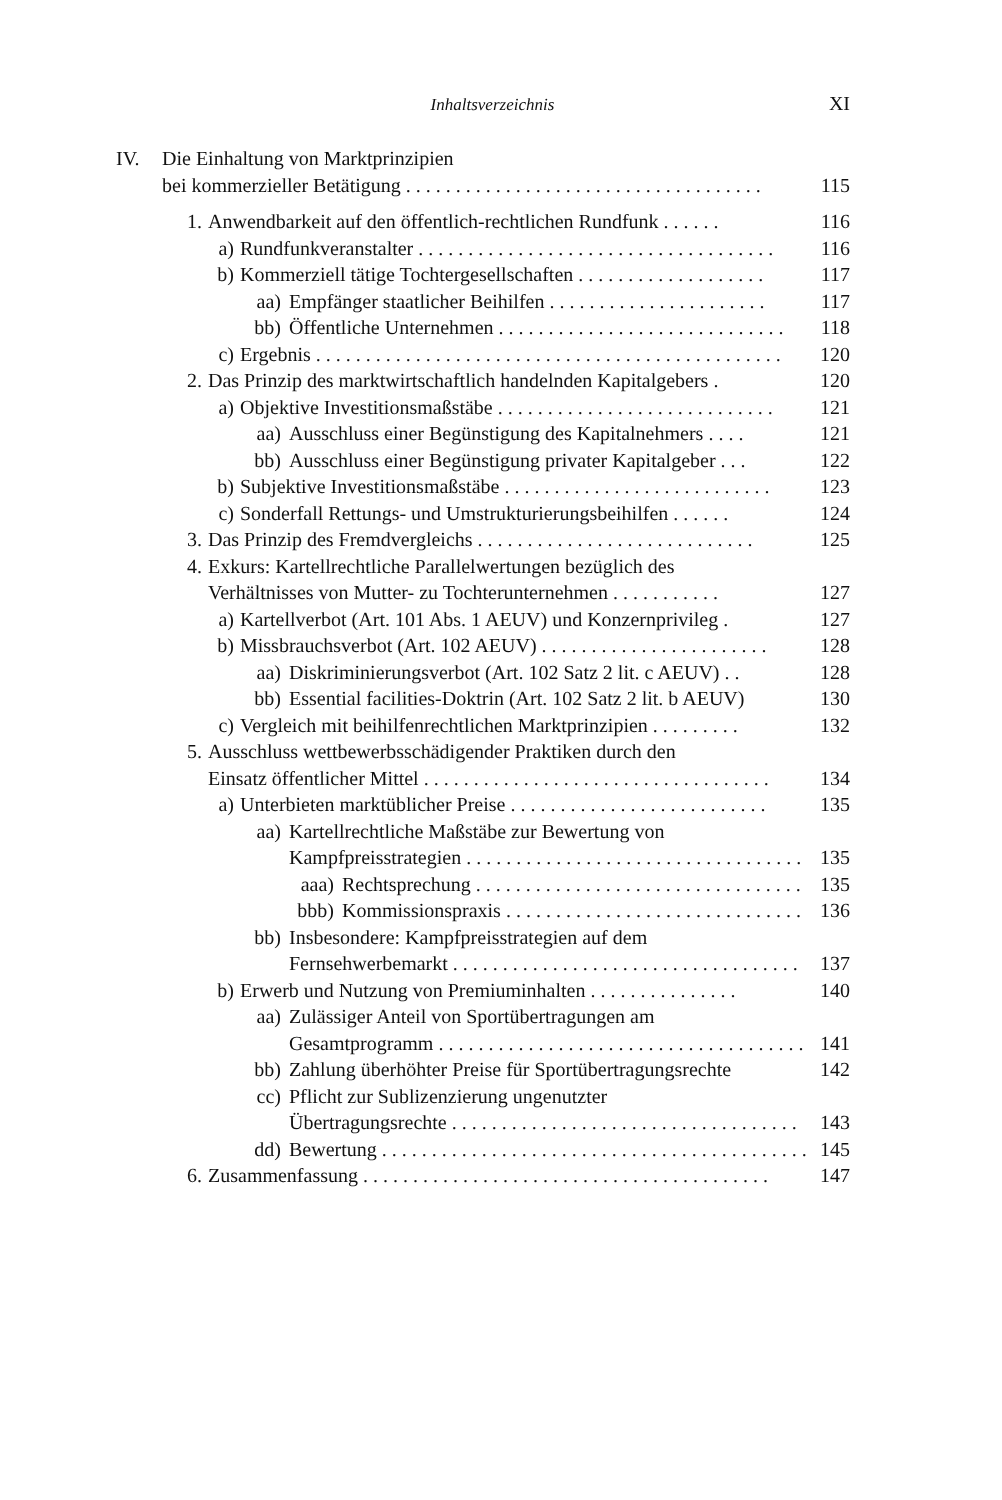Inhaltsverzeichnis XI
IV. Die Einhaltung von Marktprinzipien
bei kommerzieller Betätigung . . . . . . . . . . . . . . . . . . . . . . . . . . . . . . . . . . . . 115
1. Anwendbarkeit auf den öffentlich-rechtlichen Rundfunk . . . . . . 116
a) Rundfunkveranstalter . . . . . . . . . . . . . . . . . . . . . . . . . . . . . . . . . . . . 116
b) Kommerziell tätige Tochtergesellschaften . . . . . . . . . . . . . . . . . . . 117
aa) Empfänger staatlicher Beihilfen . . . . . . . . . . . . . . . . . . . . . . 117
bb) Öffentliche Unternehmen . . . . . . . . . . . . . . . . . . . . . . . . . . . . . 118
c) Ergebnis . . . . . . . . . . . . . . . . . . . . . . . . . . . . . . . . . . . . . . . . . . . . . . . 120
2. Das Prinzip des marktwirtschaftlich handelnden Kapitalgebers . 120
a) Objektive Investitionsmaßstäbe . . . . . . . . . . . . . . . . . . . . . . . . . . . . 121
aa) Ausschluss einer Begünstigung des Kapitalnehmers . . . . 121
bb) Ausschluss einer Begünstigung privater Kapitalgeber . . . 122
b) Subjektive Investitionsmaßstäbe . . . . . . . . . . . . . . . . . . . . . . . . . . . 123
c) Sonderfall Rettungs- und Umstrukturierungsbeihilfen . . . . . . 124
3. Das Prinzip des Fremdvergleichs . . . . . . . . . . . . . . . . . . . . . . . . . . . . 125
4. Exkurs: Kartellrechtliche Parallelwertungen bezüglich des
Verhältnisses von Mutter- zu Tochterunternehmen . . . . . . . . . . . 127
a) Kartellverbot (Art. 101 Abs. 1 AEUV) und Konzernprivileg . 127
b) Missbrauchsverbot (Art. 102 AEUV) . . . . . . . . . . . . . . . . . . . . . . . 128
aa) Diskriminierungsverbot (Art. 102 Satz 2 lit. c AEUV) . . 128
bb) Essential facilities-Doktrin (Art. 102 Satz 2 lit. b AEUV) 130
c) Vergleich mit beihilfenrechtlichen Marktprinzipien . . . . . . . . . 132
5. Ausschluss wettbewerbsschädigender Praktiken durch den
Einsatz öffentlicher Mittel . . . . . . . . . . . . . . . . . . . . . . . . . . . . . . . . . . . 134
a) Unterbieten marktüblicher Preise . . . . . . . . . . . . . . . . . . . . . . . . . . 135
aa) Kartellrechtliche Maßstäbe zur Bewertung von
Kampfpreisstrategien . . . . . . . . . . . . . . . . . . . . . . . . . . . . . . . . . . 135
aaa) Rechtsprechung . . . . . . . . . . . . . . . . . . . . . . . . . . . . . . . . . 135
bbb) Kommissionspraxis . . . . . . . . . . . . . . . . . . . . . . . . . . . . . . 136
bb) Insbesondere: Kampfpreisstrategien auf dem
Fernsehwerbemarkt . . . . . . . . . . . . . . . . . . . . . . . . . . . . . . . . . . . 137
b) Erwerb und Nutzung von Premiuminhalten . . . . . . . . . . . . . . . 140
aa) Zulässiger Anteil von Sportübertragungen am
Gesamtprogramm . . . . . . . . . . . . . . . . . . . . . . . . . . . . . . . . . . . . . 141
bb) Zahlung überhöhter Preise für Sportübertragungsrechte 142
cc) Pflicht zur Sublizenzierung ungenutzter
Übertragungsrechte . . . . . . . . . . . . . . . . . . . . . . . . . . . . . . . . . . . 143
dd) Bewertung . . . . . . . . . . . . . . . . . . . . . . . . . . . . . . . . . . . . . . . . . . . 145
6. Zusammenfassung . . . . . . . . . . . . . . . . . . . . . . . . . . . . . . . . . . . . . . . . . 147